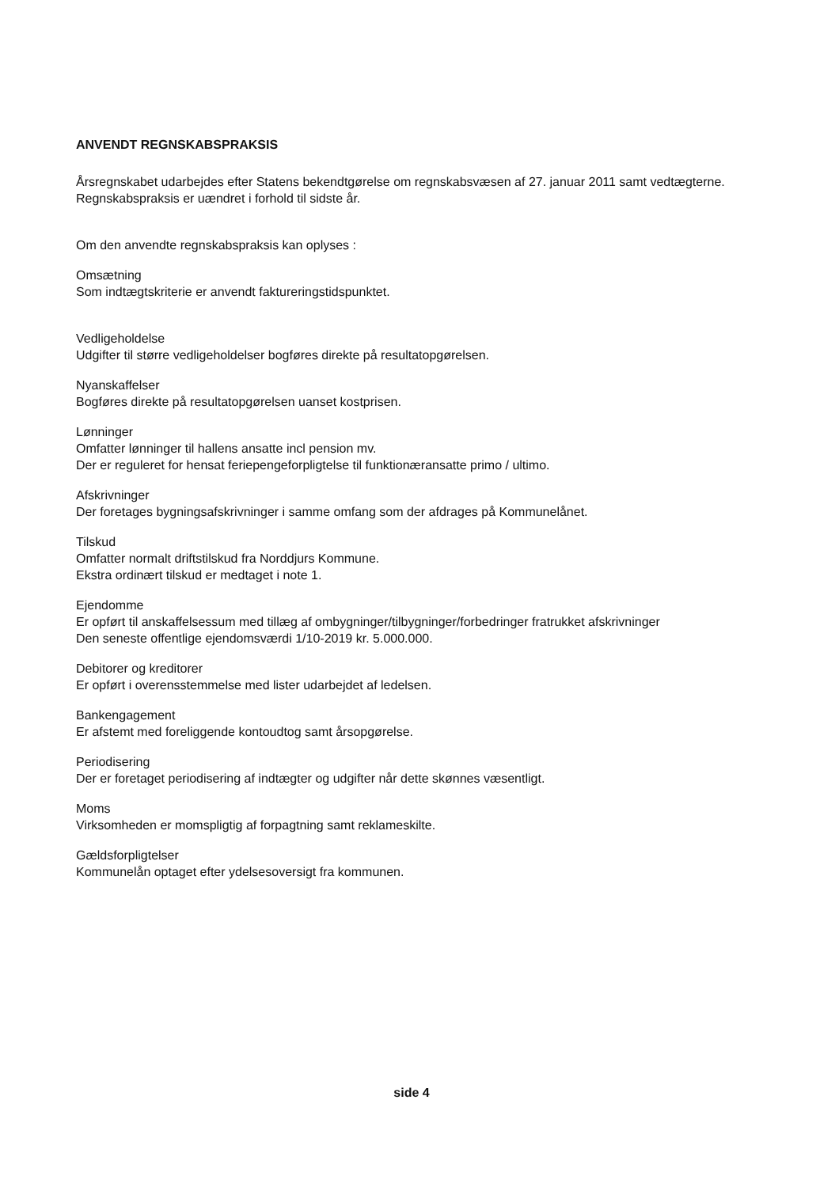ANVENDT REGNSKABSPRAKSIS
Årsregnskabet udarbejdes efter Statens bekendtgørelse om regnskabsvæsen af 27. januar 2011 samt vedtægterne.
Regnskabspraksis er uændret i forhold til sidste år.
Om den anvendte regnskabspraksis kan oplyses :
Omsætning
Som indtægtskriterie er anvendt faktureringstidspunktet.
Vedligeholdelse
Udgifter til større vedligeholdelser bogføres direkte på resultatopgørelsen.
Nyanskaffelser
Bogføres direkte på resultatopgørelsen uanset kostprisen.
Lønninger
Omfatter lønninger til hallens ansatte incl pension mv.
Der er reguleret for hensat feriepengeforpligtelse til funktionæransatte primo / ultimo.
Afskrivninger
Der foretages bygningsafskrivninger i samme omfang som der afdrages på Kommunelånet.
Tilskud
Omfatter normalt driftstilskud fra Norddjurs Kommune.
Ekstra ordinært tilskud er medtaget i note 1.
Ejendomme
Er opført til anskaffelsessum med tillæg af ombygninger/tilbygninger/forbedringer fratrukket afskrivninger
Den seneste offentlige ejendomsværdi 1/10-2019 kr. 5.000.000.
Debitorer og kreditorer
Er opført i overensstemmelse med lister udarbejdet af ledelsen.
Bankengagement
Er afstemt med foreliggende kontoudtog samt årsopgørelse.
Periodisering
Der er foretaget periodisering af indtægter og udgifter når dette skønnes væsentligt.
Moms
Virksomheden er momspligtig af forpagtning samt reklameskilte.
Gældsforpligtelser
Kommunelån optaget efter ydelsesoversigt fra kommunen.
side 4